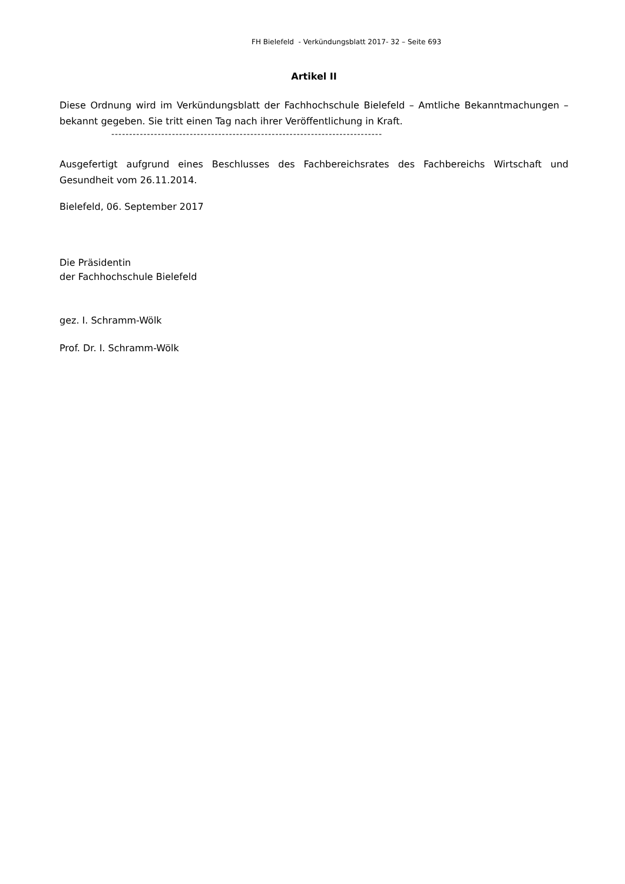FH Bielefeld - Verkündungsblatt 2017- 32 – Seite 693
Artikel II
Diese Ordnung wird im Verkündungsblatt der Fachhochschule Bielefeld – Amtliche Bekanntmachungen – bekannt gegeben. Sie tritt einen Tag nach ihrer Veröffentlichung in Kraft.
----------------------------------------------------------------------------
Ausgefertigt aufgrund eines Beschlusses des Fachbereichsrates des Fachbereichs Wirtschaft und Gesundheit vom 26.11.2014.
Bielefeld, 06. September 2017
Die Präsidentin
der Fachhochschule Bielefeld
gez. I. Schramm-Wölk
Prof. Dr. I. Schramm-Wölk